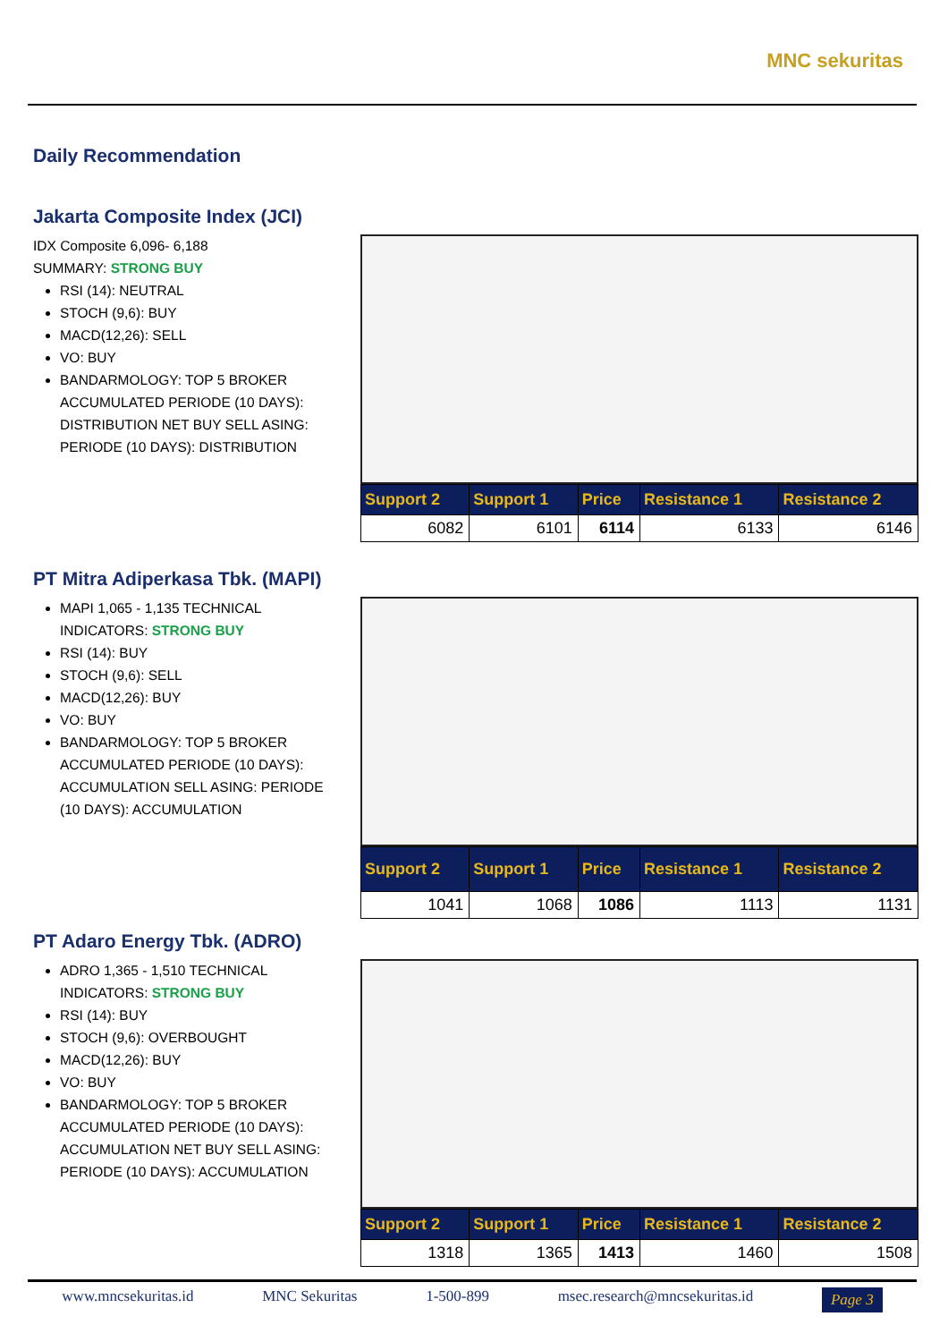MNC sekuritas
Daily Recommendation
Jakarta Composite Index (JCI)
IDX Composite 6,096- 6,188
SUMMARY: STRONG BUY
RSI (14): NEUTRAL
STOCH (9,6): BUY
MACD(12,26): SELL
VO: BUY
BANDARMOLOGY: TOP 5 BROKER ACCUMULATED PERIODE (10 DAYS): DISTRIBUTION NET BUY SELL ASING: PERIODE (10 DAYS): DISTRIBUTION
| Support 2 | Support 1 | Price | Resistance 1 | Resistance 2 |
| --- | --- | --- | --- | --- |
| 6082 | 6101 | 6114 | 6133 | 6146 |
PT Mitra Adiperkasa Tbk. (MAPI)
MAPI 1,065 - 1,135 TECHNICAL INDICATORS: STRONG BUY
RSI (14): BUY
STOCH (9,6): SELL
MACD(12,26): BUY
VO: BUY
BANDARMOLOGY: TOP 5 BROKER ACCUMULATED PERIODE (10 DAYS): ACCUMULATION SELL ASING: PERIODE (10 DAYS): ACCUMULATION
| Support 2 | Support 1 | Price | Resistance 1 | Resistance 2 |
| --- | --- | --- | --- | --- |
| 1041 | 1068 | 1086 | 1113 | 1131 |
PT Adaro Energy Tbk. (ADRO)
ADRO 1,365 - 1,510 TECHNICAL INDICATORS: STRONG BUY
RSI (14): BUY
STOCH (9,6): OVERBOUGHT
MACD(12,26): BUY
VO: BUY
BANDARMOLOGY: TOP 5 BROKER ACCUMULATED PERIODE (10 DAYS): ACCUMULATION NET BUY SELL ASING: PERIODE (10 DAYS): ACCUMULATION
| Support 2 | Support 1 | Price | Resistance 1 | Resistance 2 |
| --- | --- | --- | --- | --- |
| 1318 | 1365 | 1413 | 1460 | 1508 |
www.mncsekuritas.id MNC Sekuritas 1-500-899 msec.research@mncsekuritas.id Page 3